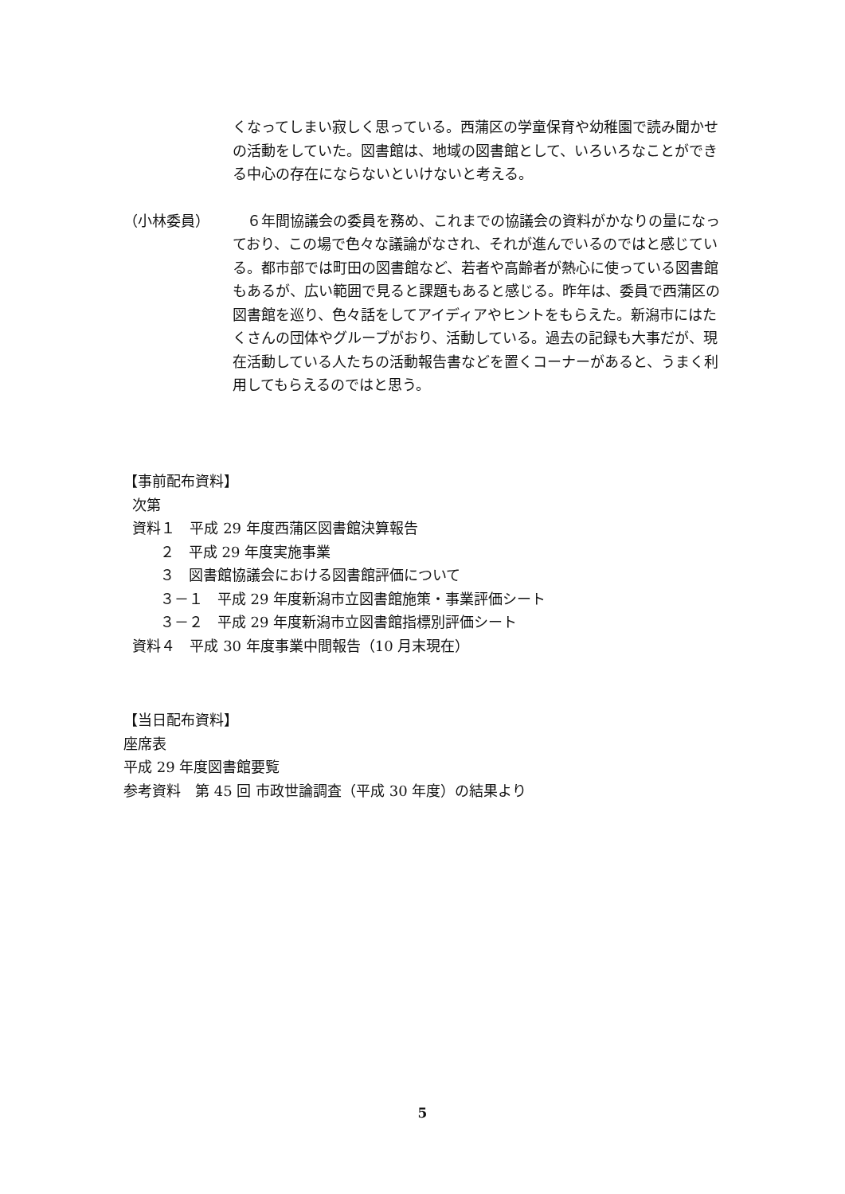くなってしまい寂しく思っている。西蒲区の学童保育や幼稚園で読み聞かせの活動をしていた。図書館は、地域の図書館として、いろいろなことができる中心の存在にならないといけないと考える。
（小林委員） 　６年間協議会の委員を務め、これまでの協議会の資料がかなりの量になっており、この場で色々な議論がなされ、それが進んでいるのではと感じている。都市部では町田の図書館など、若者や高齢者が熱心に使っている図書館もあるが、広い範囲で見ると課題もあると感じる。昨年は、委員で西蒲区の図書館を巡り、色々話をしてアイディアやヒントをもらえた。新潟市にはたくさんの団体やグループがおり、活動している。過去の記録も大事だが、現在活動している人たちの活動報告書などを置くコーナーがあると、うまく利用してもらえるのではと思う。
【事前配布資料】
次第
資料１　平成 29 年度西蒲区図書館決算報告
２　平成 29 年度実施事業
３　図書館協議会における図書館評価について
３－１　平成 29 年度新潟市立図書館施策・事業評価シート
３－２　平成 29 年度新潟市立図書館指標別評価シート
資料４　平成 30 年度事業中間報告（10 月末現在）
【当日配布資料】
座席表
平成 29 年度図書館要覧
参考資料　第 45 回 市政世論調査（平成 30 年度）の結果より
5